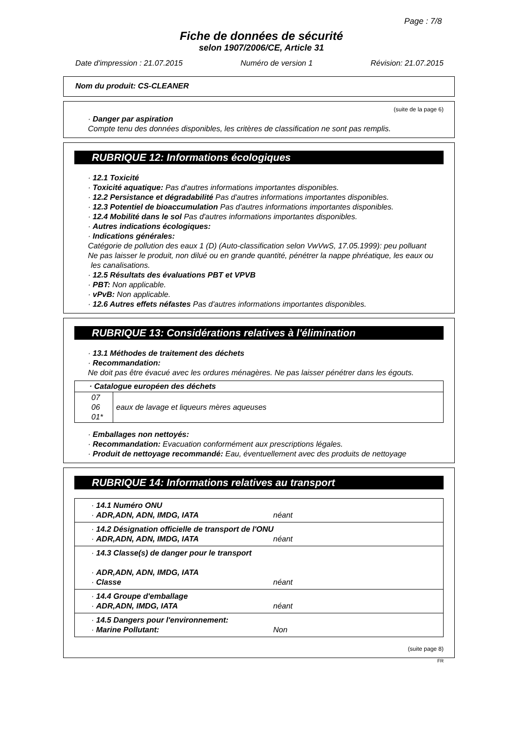Page : 7/8
Fiche de données de sécurité
selon 1907/2006/CE, Article 31
Date d'impression : 21.07.2015 Numéro de version 1 Révision: 21.07.2015
Nom du produit: CS-CLEANER
(suite de la page 6)
· Danger par aspiration
Compte tenu des données disponibles, les critères de classification ne sont pas remplis.
RUBRIQUE 12: Informations écologiques
· 12.1 Toxicité
· Toxicité aquatique: Pas d'autres informations importantes disponibles.
· 12.2 Persistance et dégradabilité Pas d'autres informations importantes disponibles.
· 12.3 Potentiel de bioaccumulation Pas d'autres informations importantes disponibles.
· 12.4 Mobilité dans le sol Pas d'autres informations importantes disponibles.
· Autres indications écologiques:
· Indications générales:
Catégorie de pollution des eaux 1 (D) (Auto-classification selon VwVwS, 17.05.1999): peu polluant
Ne pas laisser le produit, non dilué ou en grande quantité, pénétrer la nappe phréatique, les eaux ou les canalisations.
· 12.5 Résultats des évaluations PBT et VPVB
· PBT: Non applicable.
· vPvB: Non applicable.
· 12.6 Autres effets néfastes Pas d'autres informations importantes disponibles.
RUBRIQUE 13: Considérations relatives à l'élimination
· 13.1 Méthodes de traitement des déchets
· Recommandation:
Ne doit pas être évacué avec les ordures ménagères. Ne pas laisser pénétrer dans les égouts.
| · Catalogue européen des déchets | |
| --- | --- |
| 07 06 01* | eaux de lavage et liqueurs mères aqueuses |
· Emballages non nettoyés:
· Recommandation: Evacuation conformément aux prescriptions légales.
· Produit de nettoyage recommandé: Eau, éventuellement avec des produits de nettoyage
RUBRIQUE 14: Informations relatives au transport
| · 14.1 Numéro ONU · ADR,ADN, ADN, IMDG, IATA néant |
| · 14.2 Désignation officielle de transport de l'ONU · ADR,ADN, ADN, IMDG, IATA néant |
| · 14.3 Classe(s) de danger pour le transport · ADR,ADN, ADN, IMDG, IATA · Classe néant |
| · 14.4 Groupe d'emballage · ADR,ADN, IMDG, IATA néant |
| · 14.5 Dangers pour l'environnement: · Marine Pollutant: Non |
(suite page 8)
FR